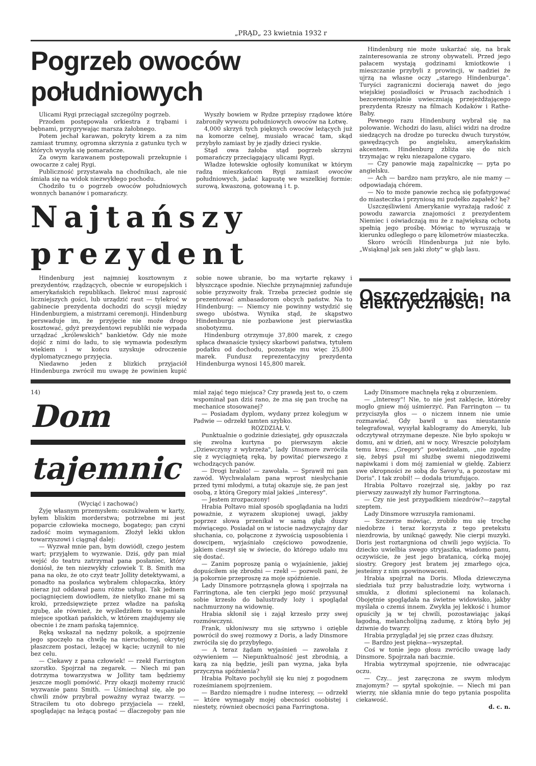„PRĄD„ 23 kwietnia 1932 r
Pogrzeb owoców południowych
Ulicami Rygi przeciągał szczególny pogrzeb.
Przodem postępowała orkiestra z trąbami i bębnami, przygrywając marsza żałobnego.
Potem jechał karawan, pokryty kirem a za nim zamiast trumny, ogromna skrzynia z gatunku tych w których wysyła się pomarańcze.
Za owym karawanem postępowali przekupnie i owocarze z całej Rygi.
Publiczność przystawała na chodnikach, ale nie śmiała się na widok niezwykłego pochodu.
Chodziło tu o pogrzeb owoców południowych wonnych bananów i pomarańczy.
Wyszły bowiem w Rydze przepisy rządowe które zabroniły wywozu południowych owoców na Łotwę.
4,000 skrzyń tych pięknych owoców leżących już na komorze celnej, musiało wracać tam, skąd przybyło zamiast by je zjadły dzieci ryskie.
Stąd owa żałoba stąd pogrzeb skrzyni pomarańczy przeciągający ulicami Rygi.
Władze łotewskie ogłosiły komunikat w którym radzą mieszkańcom Rygi zamiast owoców południowych, jadać kapustę we wszelkiej formie: surową, kwaszoną, gotowaną i t. p.
Najtańszy prezydent
Hindenburg jest najmniej kosztownym z prezydentów, rządzących, obecnie w europejskich i amerykańskich republikach. Ilekroć musi zaprosić liczniejszych gości, lub urządzić raut — tylekroć w gabinecie prezydenta dochodzi do scysji między Hindenburgiem, a mistrzami ceremonji. Hindenburg perswaduje im, że przyjęcie nie może drogo kosztować, gdyż prezydentowi republiki nie wypada urządzać „królewskich" bankietów. Gdy nie może dojść z nimi do ładu, to się wymawia podeszłym wiekiem i w końcu uzyskuje odroczenie dyplomatycznego przyjęcia.
Niedawno jeden z blizkich przyjaciół Hindenburga zwrócił mu uwagę że powinien kupić sobie nowe ubranie, bo ma wytarte rękawy i błyszczące spodnie. Niechże przynajmniej zafunduje sobie przyzwoity frak. Trzeba przecież godnie się prezentować ambasadorom obcych państw. Na to Hindenburg: — Niemcy nie powinny wstydzić się swego ubóstwa. Wynika stąd, że skąpstwo Hindenburga nie pozbawione jest pierwiastka snobotyzmu.
Hindenburg otrzymuje 37,800 marek, z czego spłaca dwanaście tysięcy skarbowi państwa, tytułem podatku od dochodu, pozostaje mu więc 25,800 marek. Fundusz reprezentacyjny prezydenta Hindenburga wynosi 145,800 marek.
Hindenburg nie może uskarżać się, na brak zainteresowania ze strony obywateli. Przed jego pałacem wystają godzinami kmiotkowie i mieszczanie przybyli z prowincji, w nadziei że ujrzą na własne oczy „starego Hindenburga". Turyści zagraniczni docierają nawet do jego wiejskiej posiadłości w Prusach zachodnich i bezceremonjalnie uwieczniają przejeżdżającego prezydenta Rzeszy na filmach Kodaków i Rathe-Baby.
Pewnego razu Hindenburg wybrał się na polowanie. Wchodzi do lasu, aliści widzi na drodze siedzących na drodze po turecku dwuch turystów, gawędzących po angielsku, amerykańskim akcentem. Hindenburg zbliża się do nich trzymając w ręku niezapalone cygaro.
— Czy panowie mają zapalniczkę — pyta po angielsku.
— Ach — bardzo nam przykro, ale nie mamy — odpowiadają chórem.
— No to może panowie zechcą się pofatygować do miasteczka i przyniosą mi pudełko zapałek? hę?
Uszczęśliwieni Amerykanie wyrażają radość z powodu zawarcia znajomości z prezydentem Niemiec i oświadczają mu że z największą ochotą spełnią jego prośbę. Mówiąc to wyruszają w kierunku odległego o parę kilometrów miasteczka.
Skoro wrócili Hindenburga już nie było. „Wsiąknął jak sen jaki złoty" w głąb lasu.
Oszczędzajcie na elektryczności!
14)
Dom
tajemnic
(Wyciąć i zachować)
Żyję własnym przemysłem: oszukiwałem w karty, byłem bliskim morderstwa; potrzebne mi jest poparcie człowieka mocnego, bogatego; pan czyni zadość moim wymaganiom. Złożył lekki ukłon towarzyszowi i ciągnął dalej:
— Wyzwał mnie pan, bym dowiódł, czego jestem wart; przyjąłem to wyzwanie. Dziś, gdy pan miał wejść do teatru zatrzymał pana posłaniec, który doniósł, że ten niezwykły człowiek T. B. Smith ma pana na oku, że oto czyż teatr Jollity detektywami, a ponadto na posłańca wybrałem chłopaczka, który nieraz już oddawał panu różne usługi. Tak jednem pociągnięciem dowiodłem, że nietylko znane mi są kroki, przedsięwzięte przez władze na pańską zgubę, ale również, że wyśledziłem to wspaniałe miejsce spotkań pańskich, w którem znajdujemy się obecnie i że znam pańską tajemnicę.
Ręką wskazał na nędzny pokoik, a spojrzenie jego spoczęło na chwilę na nieruchomej, okrytej płaszczem postaci, leżącej w kącie; uczynił to nie bez celu.
— Ciekawy z pana człowiek! — rzekł Farrington szorstko. Spojrzał na zegarek. — Niech mi pan dotrzyma towarzystwa w Jollity tam będziemy jeszcze mogli pomówić. Przy okazji możemy rzucić wyzwanie panu Smith. — Uśmiechnął się, ale po chwili znów przybrał poważny wyraz twarzy. — Straciłem tu oto dobrego przyjaciela — rzekł, spoglądając na leżącą postać — dlaczegoby pan nie miał zająć tego miejsca? Czy prawdą jest to, o czem wspominał pan dziś rano, że zna się pan trochę na mechanice stosowanej?
— Posiadam dyplom, wydany przez kolegjum w Padwie — odrzekł tamten szybko.
ROZDZIAŁ V.
Punktualnie o godzinie dziesiątej, gdy opuszczała się zwolna kurtyna po pierwszym akcie „Dziewczyny z wybrzeża", lady Dinsmore zwróciła się z wyciągniętą ręką, by powitać pierwszego z wchodzących panów.
— Drogi hrabio! — zawołała. — Sprawił mi pan zawód. Wychwalałam pana wprost niesłychanie przed tymi młodymi, a tutaj okazuje się, że pan jest osobą, z którą Gregory miał jakieś „interesy".
— Jestem zrozpaczony!
Hrabia Poltavo miał sposób spoglądania na ludzi poważnie, z wyrazem skupionej uwagi, jakby poprzez słowa przenikał w samą głąb duszy mówiącego. Posiadał on w istocie nadzwyczajny dar słuchania, co, połączone z żywością usposobienia i dowcipem, wyjaśniało częściowo powodzenie, jakiem cieszył się w świecie, do którego udało mu się dostać.
— Zanim poproszę panią o wyjaśnienie, jakiej dopuściłem się zbrodni — rzekł — pozwoli pani, że ją pokornie przeproszę za moje spóźnienie.
Lady Dinsmore potrząsnęła głową i spojrzała na Farringtona, ale ten cierpki jego mość przysunął sobie krzesło do balustrady loży i spoglądał nachmurzony na widownię.
Hrabia skłonił się i zajął krzesło przy swej rozmówczyni.
Frank, ukłoniwszy mu się sztywno i ozięble powrócił do swej rozmowy z Doris, a lady Dinsmore zwróciła się do przybyłego.
— A teraz żądam wyjaśnień — zawołała z ożywieniem — Niepunktualność jest zbrodnią, a karą za nią będzie, jeśli pan wyzna, jaka była przyczyna spóźnienia?
Hrabia Poltavo pochylił się ku niej z pogodnem roześmianem spojrzeniem.
— Bardzo niemądre i nudne interesy, — odrzekł — które wymagały mojej obecności osobistej i niestety, również obecności pana Farringtona.
Lady Dinsmore machnęła ręką z oburzeniem.
— „Interesy"! Nie, to nie jest zaklęcie, któreby mogło gniew mój uśmierzyć. Pan Farrington — tu przyciszyła głos — o niczem innem nie umie rozmawiać. Gdy bawił u nas nieustannie telegrafował, wysyłał kablogramy do Ameryki, lub odczytywał otrzymane depesze. Nie było spokoju w domu, ani w dzień, ani w nocy. Wreszcie położyłam temu kres: „Gregory" powiedziałam, „nie zgodzę się, żebyś psuł mi służbę swemi niegodziwemi napiwkami i dom mój zamieniał w giełdę. Zabierz swe okropności ze sobą do Savoy'u, a pozostaw mi Doris". I tak zrobił! — dodała triumfująco.
Hrabia Poltavo rozejrzał się, jakby po raz pierwszy zauważył zły humor Farringtona.
— Czy nie jest przypadkiem niezdrów?—zapytał szeptem.
Lady Dinsmore wzruszyła ramionami.
— Szczerze mówiąc, zrobiło mu się trochę niedobrze i teraz korzysta z tego pretekstu niezdrowia, by uniknąć gawędy. Nie cierpi muzyki. Doris jest roztargniona od chwili jego wyjścia. To dziecko uwielbia swego stryjaszka, wiadomo panu, oczywiście, że jest jego bratanicą, córką mojej siostry. Gregory jest bratem jej zmarłego ojca, jesteśmy z nim spowinowaceni.
Hrabia spojrzał na Doris. Młoda dziewczyna siedziała tuż przy balustradzie loży, wytworna i smukła, z dłońmi splecionemi na kolanach. Obojętnie spoglądała na świetne widowisko, jakby myślała o czemś innem. Zwykła jej lekkość i humor opuściły ją w tej chwili, pozostawiając jakąś łagodną, melancholijną zadumę, z którą było jej dziwnie do twarzy.
Hrabia przyglądał jej się przez czas dłuższy.
— Bardzo jest piękna—wyszeptał.
Coś w tonie jego głosu zwróciło uwagę lady Dinsmore. Spojrzała nań bacznie.
Hrabia wytrzymał spojrzenie, nie odwracając oczu.
— Czy... jest zaręczona ze swym młodym znajomym? — spytał spokojnie. — Niech mi pan wierzy, nie skłania mnie do tego pytania pospolita ciekawość.
d. c. n.